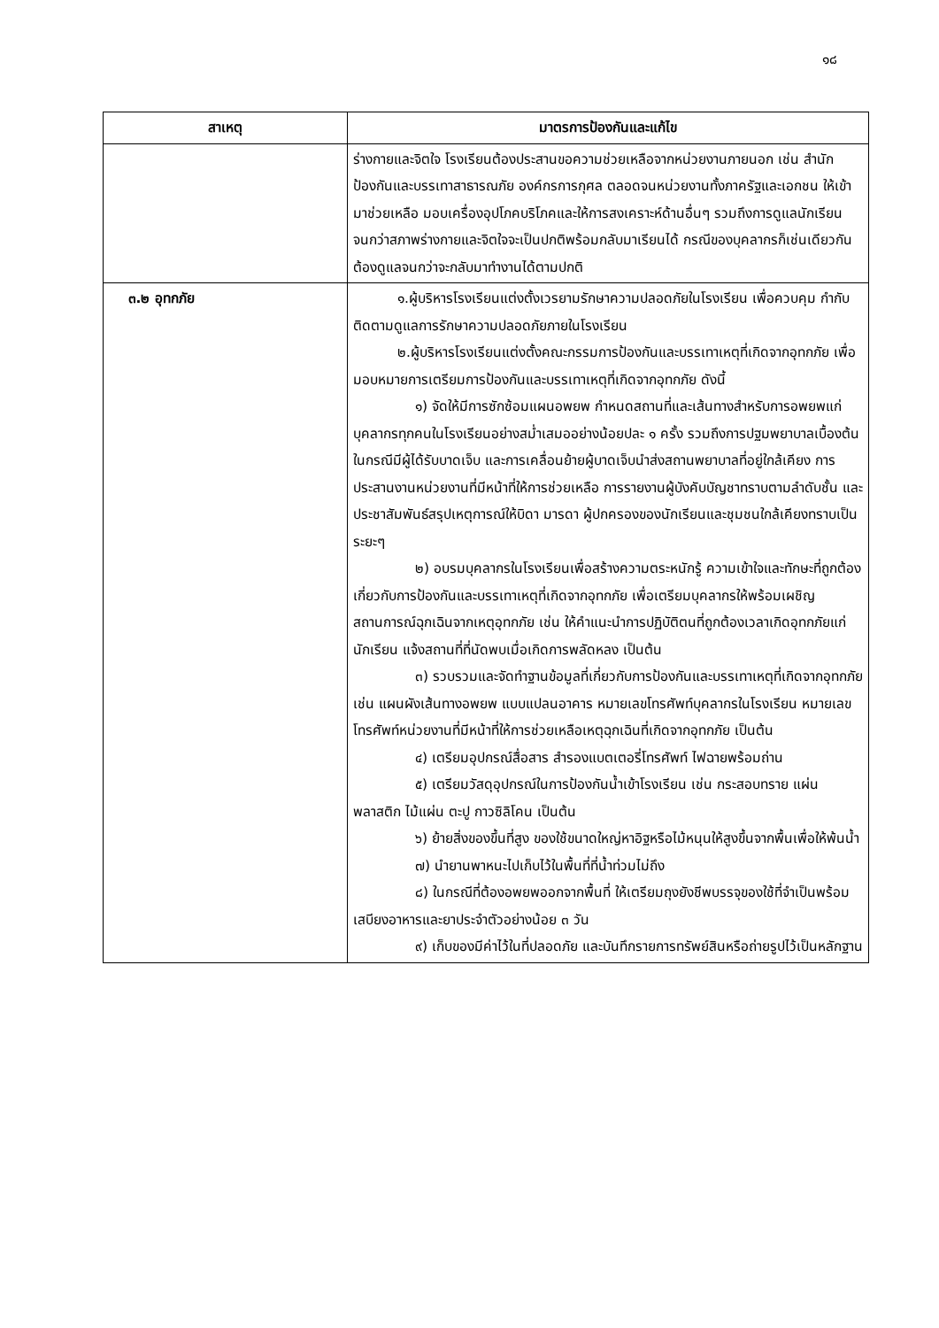๑๘
| สาเหตุ | มาตรการป้องกันและแก้ไข |
| --- | --- |
| | ร่างกายและจิตใจ โรงเรียนต้องประสานขอความช่วยเหลือจากหน่วยงานภายนอก เช่น สำนักป้องกันและบรรเทาสาธารณภัย องค์กรการกุศล ตลอดจนหน่วยงานทั้งภาครัฐและเอกชน ให้เข้ามาช่วยเหลือ มอบเครื่องอุปโภคบริโภคและให้การสงเคราะห์ด้านอื่นๆ รวมถึงการดูแลนักเรียนจนกว่าสภาพร่างกายและจิตใจจะเป็นปกติพร้อมกลับมาเรียนได้ กรณีของบุคลากรก็เช่นเดียวกัน ต้องดูแลจนกว่าจะกลับมาทำงานได้ตามปกติ |
| ๓.๒ อุทกภัย | ๑.ผู้บริหารโรงเรียนแต่งตั้งเวรยามรักษาความปลอดภัยในโรงเรียน เพื่อควบคุม กำกับ ติดตามดูแลการรักษาความปลอดภัยภายในโรงเรียน ๒.ผู้บริหารโรงเรียนแต่งตั้งคณะกรรมการป้องกันและบรรเทาเหตุที่เกิดจากอุทกภัย เพื่อมอบหมายการเตรียมการป้องกันและบรรเทาเหตุที่เกิดจากอุทกภัย ดังนี้ ๑) จัดให้มีการซักซ้อมแผนอพยพ กำหนดสถานที่และเส้นทางสำหรับการอพยพแก่บุคลากรทุกคนในโรงเรียนอย่างสม่ำเสมออย่างน้อยปละ ๑ ครั้ง รวมถึงการปฐมพยาบาลเบื้องต้นในกรณีมีผู้ได้รับบาดเจ็บ และการเคลื่อนย้ายผู้บาดเจ็บนำส่งสถานพยาบาลที่อยู่ใกล้เคียง การประสานงานหน่วยงานที่มีหน้าที่ให้การช่วยเหลือ การรายงานผู้บังคับบัญชาทราบตามลำดับชั้น และประชาสัมพันธ์สรุปเหตุการณ์ให้บิดา มารดา ผู้ปกครองของนักเรียนและชุมชนใกล้เคียงทราบเป็นระยะๆ ๒) อบรมบุคลากรในโรงเรียนเพื่อสร้างความตระหนักรู้ ความเข้าใจและทักษะที่ถูกต้องเกี่ยวกับการป้องกันและบรรเทาเหตุที่เกิดจากอุทกภัย เพื่อเตรียมบุคลากรให้พร้อมเผชิญสถานการณ์ฉุกเฉินจากเหตุอุทกภัย เช่น ให้คำแนะนำการปฏิบัติตนที่ถูกต้องเวลาเกิดอุทกภัยแก่นักเรียน แจ้งสถานที่ที่นัดพบเมื่อเกิดการพลัดหลง เป็นต้น ๓) รวบรวมและจัดทำฐานข้อมูลที่เกี่ยวกับการป้องกันและบรรเทาเหตุที่เกิดจากอุทกภัย เช่น แผนผังเส้นทางอพยพ แบบแปลนอาคาร หมายเลขโทรศัพท์บุคลากรในโรงเรียน หมายเลขโทรศัพท์หน่วยงานที่มีหน้าที่ให้การช่วยเหลือเหตุฉุกเฉินที่เกิดจากอุทกภัย เป็นต้น ๔) เตรียมอุปกรณ์สื่อสาร สำรองแบตเตอรี่โทรศัพท์ ไฟฉายพร้อมถ่าน ๕) เตรียมวัสดุอุปกรณ์ในการป้องกันน้ำเข้าโรงเรียน เช่น กระสอบทราย แผ่นพลาสติก ไม้แผ่น ตะปู กาวซิลิโคน เป็นต้น ๖) ย้ายสิ่งของขึ้นที่สูง ของใช้ขนาดใหญ่หาอิฐหรือไม้หนุนให้สูงขึ้นจากพื้นเพื่อให้พ้นน้ำ ๗) นำยานพาหนะไปเก็บไว้ในพื้นที่ที่น้ำท่วมไม่ถึง ๘) ในกรณีที่ต้องอพยพออกจากพื้นที่ ให้เตรียมถุงยังชีพบรรจุของใช้ที่จำเป็นพร้อมเสบียงอาหารและยาประจำตัวอย่างน้อย ๓ วัน ๙) เก็บของมีค่าไว้ในที่ปลอดภัย และบันทึกรายการทรัพย์สินหรือถ่ายรูปไว้เป็นหลักฐาน |